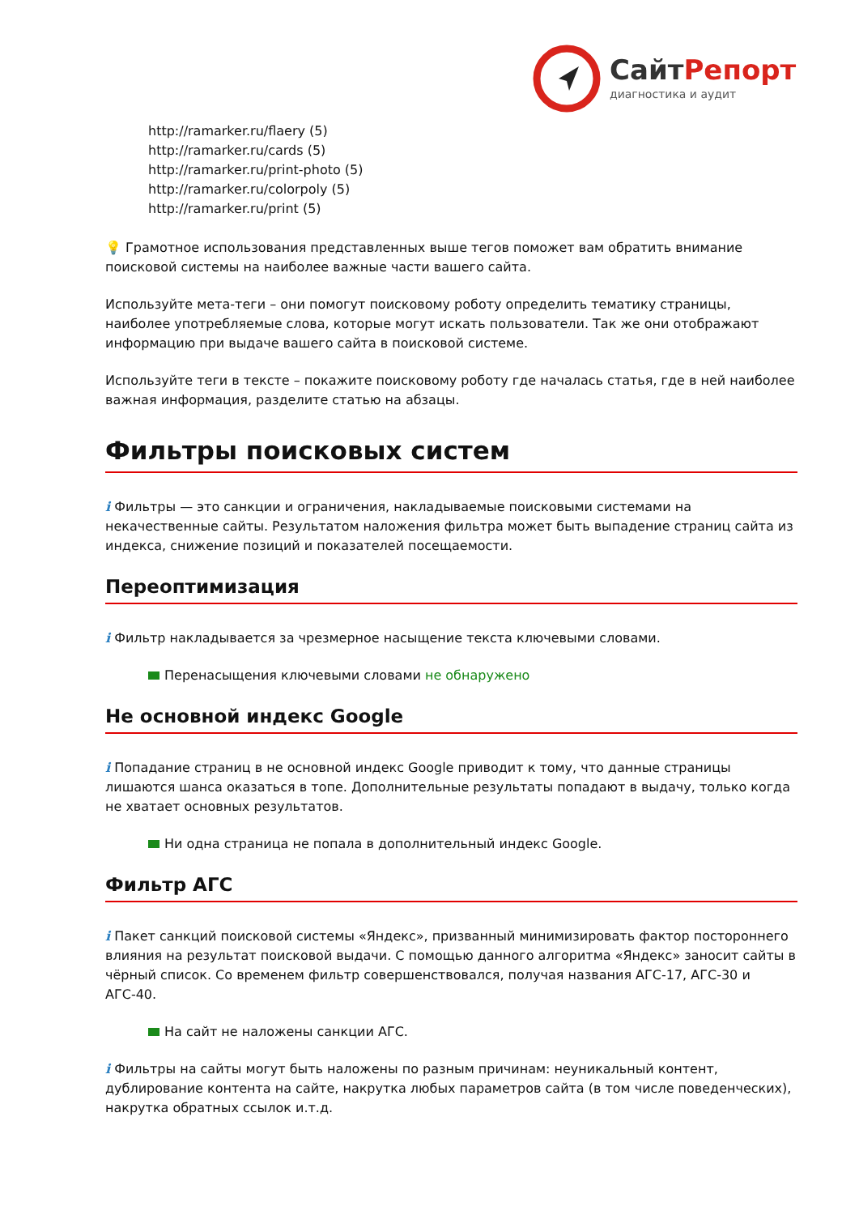Сайт Репорт
диагностика и аудит
http://ramarker.ru/flaery (5)
http://ramarker.ru/cards (5)
http://ramarker.ru/print-photo (5)
http://ramarker.ru/colorpoly (5)
http://ramarker.ru/print (5)
💡 Грамотное использования представленных выше тегов поможет вам обратить внимание поисковой системы на наиболее важные части вашего сайта.
Используйте мета-теги – они помогут поисковому роботу определить тематику страницы, наиболее употребляемые слова, которые могут искать пользователи. Так же они отображают информацию при выдаче вашего сайта в поисковой системе.
Используйте теги в тексте – покажите поисковому роботу где началась статья, где в ней наиболее важная информация, разделите статью на абзацы.
Фильтры поисковых систем
i Фильтры — это санкции и ограничения, накладываемые поисковыми системами на некачественные сайты. Результатом наложения фильтра может быть выпадение страниц сайта из индекса, снижение позиций и показателей посещаемости.
Переоптимизация
i Фильтр накладывается за чрезмерное насыщение текста ключевыми словами.
Перенасыщения ключевыми словами не обнаружено
Не основной индекс Google
i Попадание страниц в не основной индекс Google приводит к тому, что данные страницы лишаются шанса оказаться в топе. Дополнительные результаты попадают в выдачу, только когда не хватает основных результатов.
Ни одна страница не попала в дополнительный индекс Google.
Фильтр АГС
i Пакет санкций поисковой системы «Яндекс», призванный минимизировать фактор постороннего влияния на результат поисковой выдачи. С помощью данного алгоритма «Яндекс» заносит сайты в чёрный список. Со временем фильтр совершенствовался, получая названия АГС-17, АГС-30 и АГС-40.
На сайт не наложены санкции АГС.
i Фильтры на сайты могут быть наложены по разным причинам: неуникальный контент, дублирование контента на сайте, накрутка любых параметров сайта (в том числе поведенческих), накрутка обратных ссылок и.т.д.